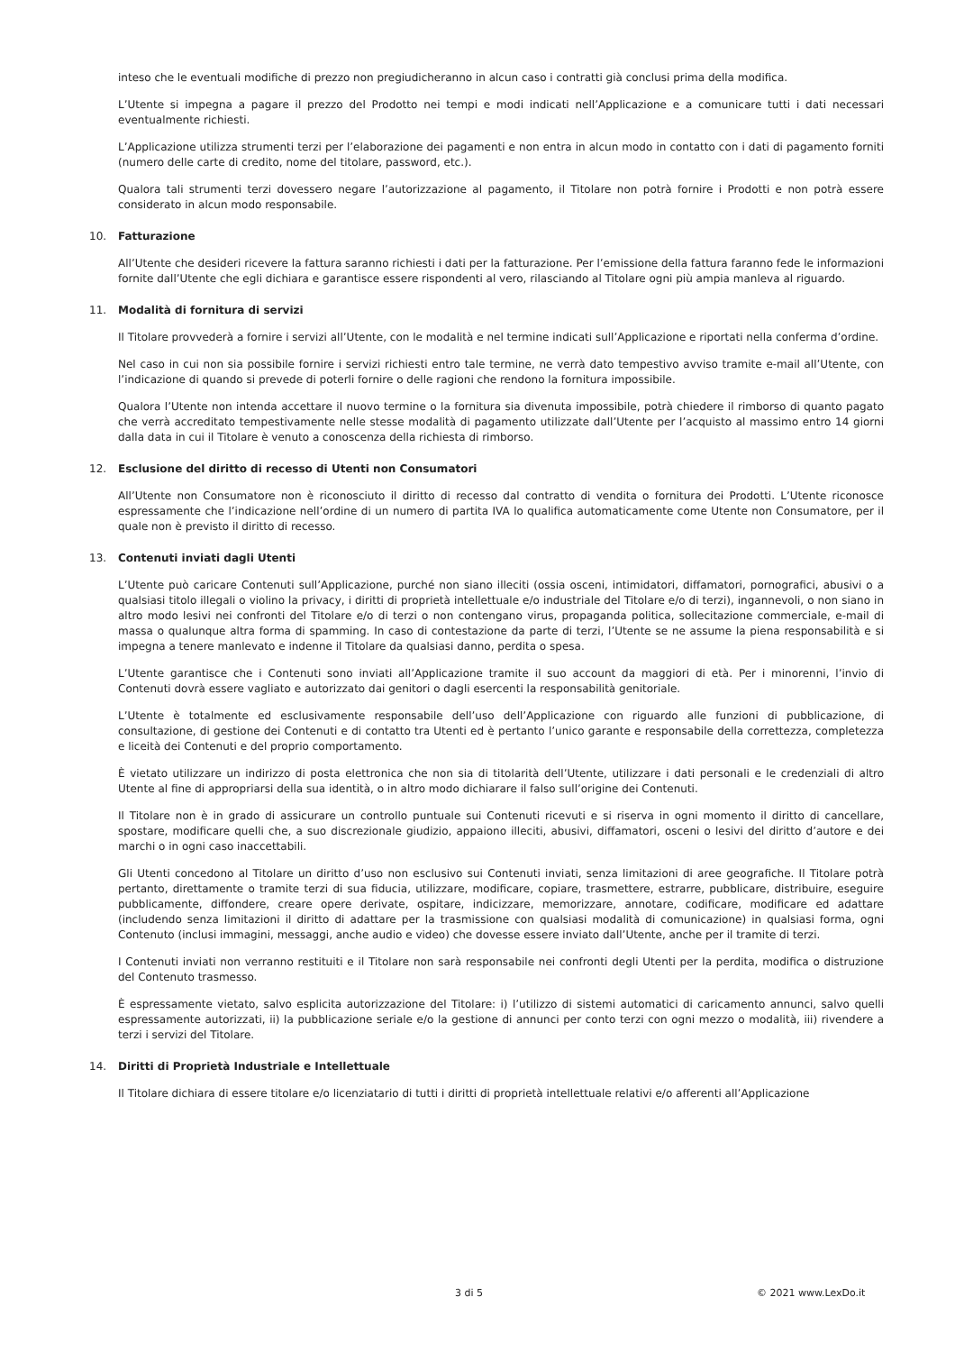inteso che le eventuali modifiche di prezzo non pregiudicheranno in alcun caso i contratti già conclusi prima della modifica.
L’Utente si impegna a pagare il prezzo del Prodotto nei tempi e modi indicati nell’Applicazione e a comunicare tutti i dati necessari eventualmente richiesti.
L’Applicazione utilizza strumenti terzi per l’elaborazione dei pagamenti e non entra in alcun modo in contatto con i dati di pagamento forniti (numero delle carte di credito, nome del titolare, password, etc.).
Qualora tali strumenti terzi dovessero negare l’autorizzazione al pagamento, il Titolare non potrà fornire i Prodotti e non potrà essere considerato in alcun modo responsabile.
10. Fatturazione
All’Utente che desideri ricevere la fattura saranno richiesti i dati per la fatturazione. Per l’emissione della fattura faranno fede le informazioni fornite dall’Utente che egli dichiara e garantisce essere rispondenti al vero, rilasciando al Titolare ogni più ampia manleva al riguardo.
11. Modalità di fornitura di servizi
Il Titolare provvederà a fornire i servizi all’Utente, con le modalità e nel termine indicati sull’Applicazione e riportati nella conferma d’ordine.
Nel caso in cui non sia possibile fornire i servizi richiesti entro tale termine, ne verrà dato tempestivo avviso tramite e-mail all’Utente, con l’indicazione di quando si prevede di poterli fornire o delle ragioni che rendono la fornitura impossibile.
Qualora l’Utente non intenda accettare il nuovo termine o la fornitura sia divenuta impossibile, potrà chiedere il rimborso di quanto pagato che verrà accreditato tempestivamente nelle stesse modalità di pagamento utilizzate dall’Utente per l’acquisto al massimo entro 14 giorni dalla data in cui il Titolare è venuto a conoscenza della richiesta di rimborso.
12. Esclusione del diritto di recesso di Utenti non Consumatori
All’Utente non Consumatore non è riconosciuto il diritto di recesso dal contratto di vendita o fornitura dei Prodotti. L’Utente riconosce espressamente che l’indicazione nell’ordine di un numero di partita IVA lo qualifica automaticamente come Utente non Consumatore, per il quale non è previsto il diritto di recesso.
13. Contenuti inviati dagli Utenti
L’Utente può caricare Contenuti sull’Applicazione, purché non siano illeciti (ossia osceni, intimidatori, diffamatori, pornografici, abusivi o a qualsiasi titolo illegali o violino la privacy, i diritti di proprietà intellettuale e/o industriale del Titolare e/o di terzi), ingannevoli, o non siano in altro modo lesivi nei confronti del Titolare e/o di terzi o non contengano virus, propaganda politica, sollecitazione commerciale, e-mail di massa o qualunque altra forma di spamming. In caso di contestazione da parte di terzi, l’Utente se ne assume la piena responsabilità e si impegna a tenere manlevato e indenne il Titolare da qualsiasi danno, perdita o spesa.
L’Utente garantisce che i Contenuti sono inviati all’Applicazione tramite il suo account da maggiori di età. Per i minorenni, l’invio di Contenuti dovrà essere vagliato e autorizzato dai genitori o dagli esercenti la responsabilità genitoriale.
L’Utente è totalmente ed esclusivamente responsabile dell’uso dell’Applicazione con riguardo alle funzioni di pubblicazione, di consultazione, di gestione dei Contenuti e di contatto tra Utenti ed è pertanto l’unico garante e responsabile della correttezza, completezza e liceità dei Contenuti e del proprio comportamento.
È vietato utilizzare un indirizzo di posta elettronica che non sia di titolarità dell’Utente, utilizzare i dati personali e le credenziali di altro Utente al fine di appropriarsi della sua identità, o in altro modo dichiarare il falso sull’origine dei Contenuti.
Il Titolare non è in grado di assicurare un controllo puntuale sui Contenuti ricevuti e si riserva in ogni momento il diritto di cancellare, spostare, modificare quelli che, a suo discrezionale giudizio, appaiono illeciti, abusivi, diffamatori, osceni o lesivi del diritto d’autore e dei marchi o in ogni caso inaccettabili.
Gli Utenti concedono al Titolare un diritto d’uso non esclusivo sui Contenuti inviati, senza limitazioni di aree geografiche. Il Titolare potrà pertanto, direttamente o tramite terzi di sua fiducia, utilizzare, modificare, copiare, trasmettere, estrarre, pubblicare, distribuire, eseguire pubblicamente, diffondere, creare opere derivate, ospitare, indicizzare, memorizzare, annotare, codificare, modificare ed adattare (includendo senza limitazioni il diritto di adattare per la trasmissione con qualsiasi modalità di comunicazione) in qualsiasi forma, ogni Contenuto (inclusi immagini, messaggi, anche audio e video) che dovesse essere inviato dall’Utente, anche per il tramite di terzi.
I Contenuti inviati non verranno restituiti e il Titolare non sarà responsabile nei confronti degli Utenti per la perdita, modifica o distruzione del Contenuto trasmesso.
È espressamente vietato, salvo esplicita autorizzazione del Titolare: i) l’utilizzo di sistemi automatici di caricamento annunci, salvo quelli espressamente autorizzati, ii) la pubblicazione seriale e/o la gestione di annunci per conto terzi con ogni mezzo o modalità, iii) rivendere a terzi i servizi del Titolare.
14. Diritti di Proprietà Industriale e Intellettuale
Il Titolare dichiara di essere titolare e/o licenziatario di tutti i diritti di proprietà intellettuale relativi e/o afferenti all’Applicazione
3 di 5 © 2021 www.LexDo.it